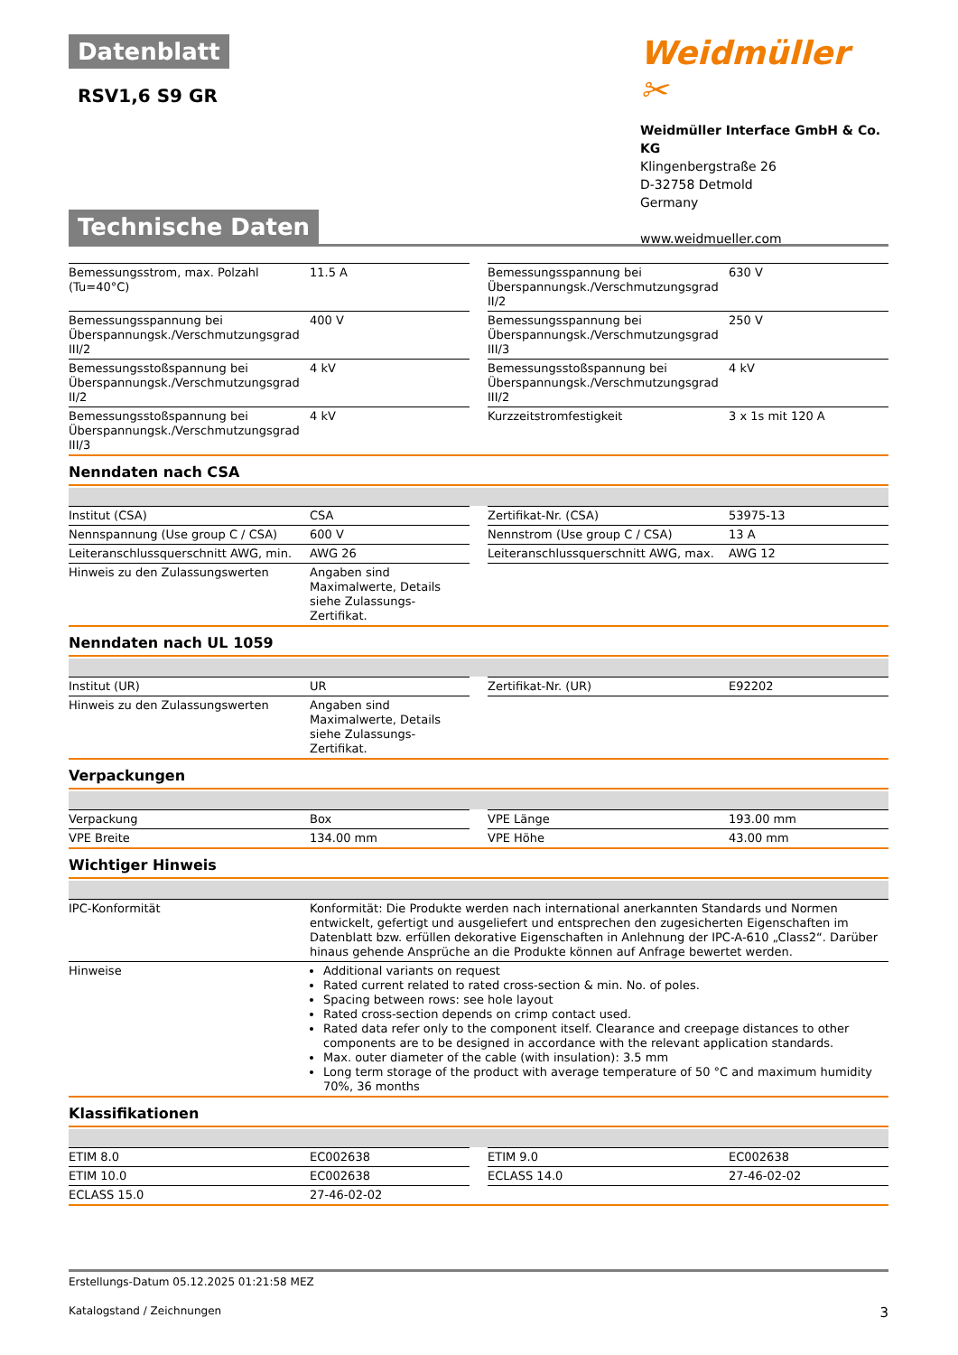Datenblatt
RSV1,6 S9 GR
Weidmüller ✂
Weidmüller Interface GmbH & Co. KG
Klingenbergstraße 26
D-32758 Detmold
Germany
www.weidmueller.com
Technische Daten
| Bemessungsstrom, max. Polzahl (Tu=40°C) | 11.5 A | | Bemessungsspannung bei Überspannungsk./Verschmutzungsgrad II/2 | 630 V |
| Bemessungsspannung bei Überspannungsk./Verschmutzungsgrad III/2 | 400 V | | Bemessungsspannung bei Überspannungsk./Verschmutzungsgrad III/3 | 250 V |
| Bemessungsstoßspannung bei Überspannungsk./Verschmutzungsgrad II/2 | 4 kV | | Bemessungsstoßspannung bei Überspannungsk./Verschmutzungsgrad III/2 | 4 kV |
| Bemessungsstoßspannung bei Überspannungsk./Verschmutzungsgrad III/3 | 4 kV | | Kurzzeitstromfestigkeit | 3 x 1s mit 120 A |
Nenndaten nach CSA
| Institut (CSA) | CSA | | Zertifikat-Nr. (CSA) | 53975-13 |
| Nennspannung (Use group C / CSA) | 600 V | | Nennstrom (Use group C / CSA) | 13 A |
| Leiteranschlussquerschnitt AWG, min. | AWG 26 | | Leiteranschlussquerschnitt AWG, max. | AWG 12 |
| Hinweis zu den Zulassungswerten | Angaben sind Maximalwerte, Details siehe Zulassungs-Zertifikat. | | | |
Nenndaten nach UL 1059
| Institut (UR) | UR | | Zertifikat-Nr. (UR) | E92202 |
| Hinweis zu den Zulassungswerten | Angaben sind Maximalwerte, Details siehe Zulassungs-Zertifikat. | | | |
Verpackungen
| Verpackung | Box | | VPE Länge | 193.00 mm |
| VPE Breite | 134.00 mm | | VPE Höhe | 43.00 mm |
Wichtiger Hinweis
| IPC-Konformität | Konformität: Die Produkte werden nach international anerkannten Standards und Normen entwickelt, gefertigt und ausgeliefert und entsprechen den zugesicherten Eigenschaften im Datenblatt bzw. erfüllen dekorative Eigenschaften in Anlehnung der IPC-A-610 „Class2“. Darüber hinaus gehende Ansprüche an die Produkte können auf Anfrage bewertet werden. |
| Hinweise | Additional variants on request Rated current related to rated cross-section & min. No. of poles. Spacing between rows: see hole layout Rated cross-section depends on crimp contact used. Rated data refer only to the component itself. Clearance and creepage distances to other components are to be designed in accordance with the relevant application standards. Max. outer diameter of the cable (with insulation): 3.5 mm Long term storage of the product with average temperature of 50 °C and maximum humidity 70%, 36 months |
Klassifikationen
| ETIM 8.0 | EC002638 | | ETIM 9.0 | EC002638 |
| ETIM 10.0 | EC002638 | | ECLASS 14.0 | 27-46-02-02 |
| ECLASS 15.0 | 27-46-02-02 | | | |
Erstellungs-Datum 05.12.2025 01:21:58 MEZ
Katalogstand / Zeichnungen 3